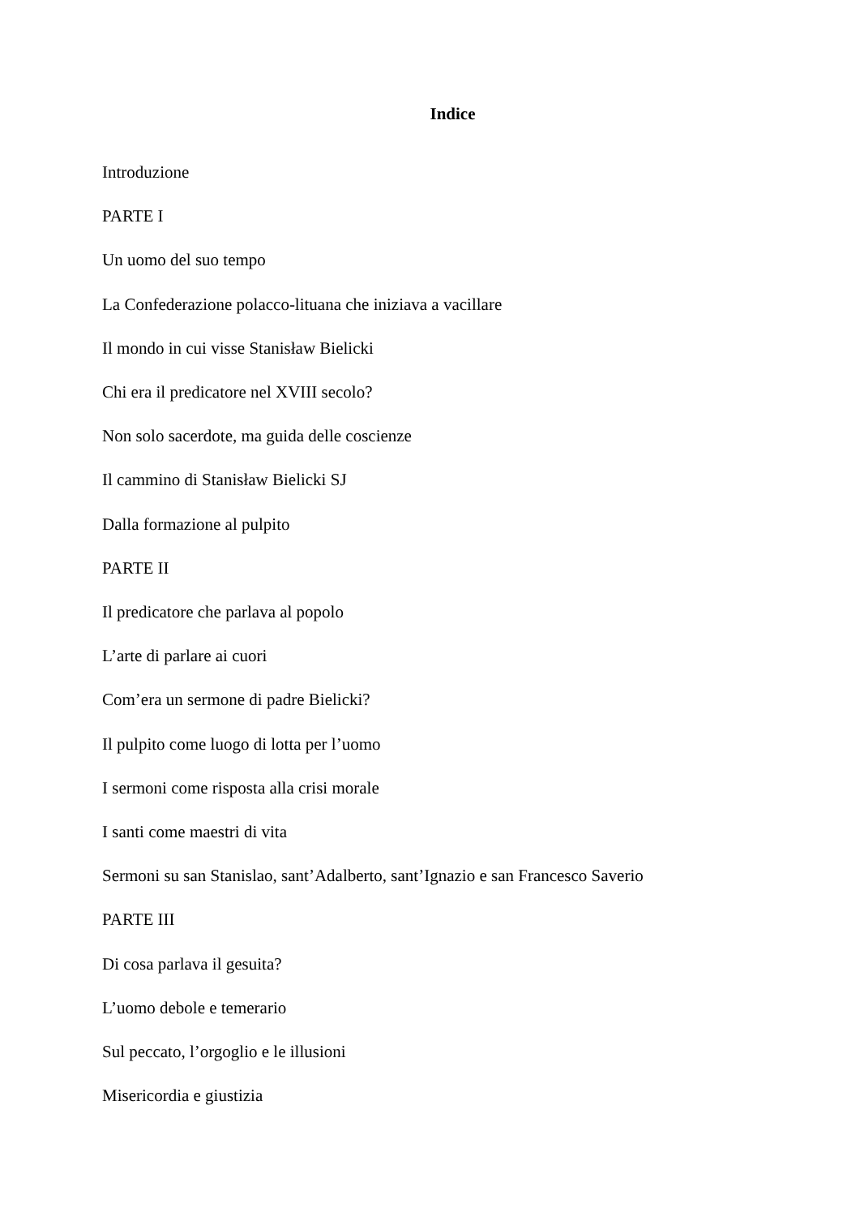Indice
Introduzione
PARTE I
Un uomo del suo tempo
La Confederazione polacco-lituana che iniziava a vacillare
Il mondo in cui visse Stanisław Bielicki
Chi era il predicatore nel XVIII secolo?
Non solo sacerdote, ma guida delle coscienze
Il cammino di Stanisław Bielicki SJ
Dalla formazione al pulpito
PARTE II
Il predicatore che parlava al popolo
L’arte di parlare ai cuori
Com’era un sermone di padre Bielicki?
Il pulpito come luogo di lotta per l’uomo
I sermoni come risposta alla crisi morale
I santi come maestri di vita
Sermoni su san Stanislao, sant’Adalberto, sant’Ignazio e san Francesco Saverio
PARTE III
Di cosa parlava il gesuita?
L’uomo debole e temerario
Sul peccato, l’orgoglio e le illusioni
Misericordia e giustizia